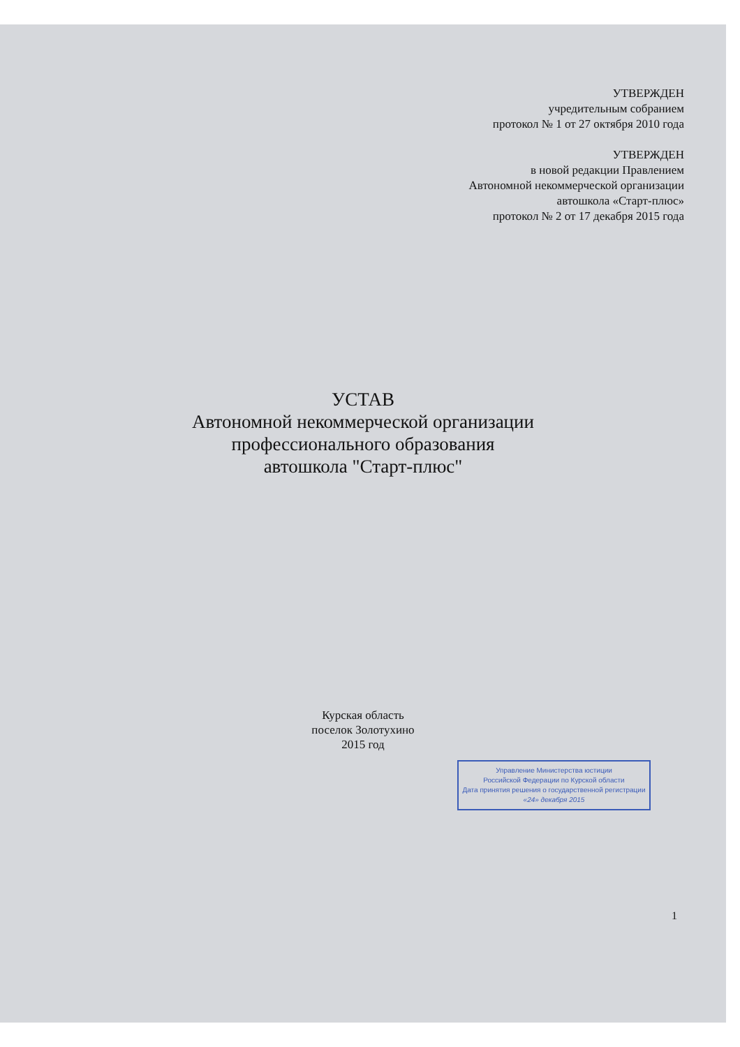УТВЕРЖДЕН
учредительным собранием
протокол № 1 от 27 октября 2010 года
УТВЕРЖДЕН
в новой редакции Правлением
Автономной некоммерческой организации
автошкола «Старт-плюс»
протокол № 2 от 17 декабря 2015 года
УСТАВ
Автономной некоммерческой организации
профессионального образования
автошкола "Старт-плюс"
Курская область
поселок Золотухино
2015 год
Управление Министерства юстиции
Российской Федерации по Курской области
Дата принятия решения о государственной регистрации
«24» декабря 2015
1